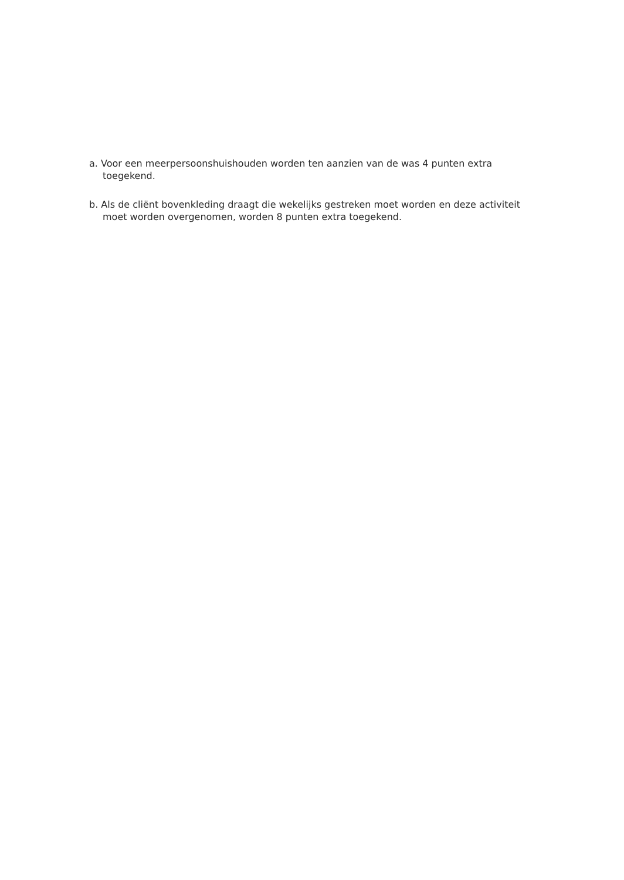a. Voor een meerpersoonshuishouden worden ten aanzien van de was 4 punten extra toegekend.
b. Als de cliënt bovenkleding draagt die wekelijks gestreken moet worden en deze activiteit moet worden overgenomen, worden 8 punten extra toegekend.